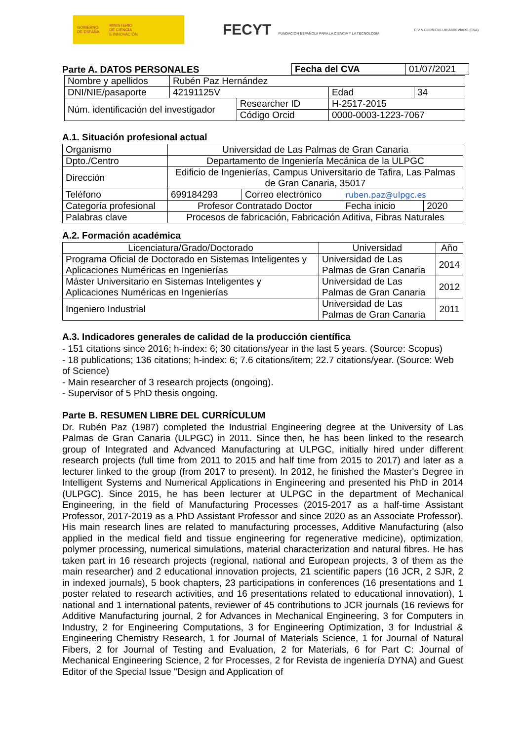GOBIERNO
DE ESPAÑA MINISTERIO
DE CIENCIA
E INNOVACIÓN
FECYT FUNDACIÓN ESPAÑOLA PARA LA CIENCIA Y LA TECNOLOGÍA
C V N CURRICULUM ABREVIADO (CVA)
Parte A. DATOS PERSONALES
| Fecha del CVA | 01/07/2021 |
| Nombre y apellidos | Rubén Paz Hernández | | | |
| DNI/NIE/pasaporte | 42191125V | | Edad | 34 |
| Núm. identificación del investigador | | Researcher ID | H-2517-2015 | |
| | | Código Orcid | 0000-0003-1223-7067 | |
A.1. Situación profesional actual
| Organismo | Universidad de Las Palmas de Gran Canaria | | | |
| Dpto./Centro | Departamento de Ingeniería Mecánica de la ULPGC | | | |
| Dirección | Edificio de Ingenierías, Campus Universitario de Tafira, Las Palmas de Gran Canaria, 35017 | | | |
| Teléfono | 699184293 | Correo electrónico | ruben.paz@ulpgc.es | |
| Categoría profesional | Profesor Contratado Doctor | | Fecha inicio | 2020 |
| Palabras clave | Procesos de fabricación, Fabricación Aditiva, Fibras Naturales | | | |
A.2. Formación académica
| Licenciatura/Grado/Doctorado | Universidad | Año |
| --- | --- | --- |
| Programa Oficial de Doctorado en Sistemas Inteligentes y Aplicaciones Numéricas en Ingenierías | Universidad de Las Palmas de Gran Canaria | 2014 |
| Máster Universitario en Sistemas Inteligentes y Aplicaciones Numéricas en Ingenierías | Universidad de Las Palmas de Gran Canaria | 2012 |
| Ingeniero Industrial | Universidad de Las Palmas de Gran Canaria | 2011 |
A.3. Indicadores generales de calidad de la producción científica
- 151 citations since 2016; h-index: 6; 30 citations/year in the last 5 years. (Source: Scopus)
- 18 publications; 136 citations; h-index: 6; 7.6 citations/item; 22.7 citations/year. (Source: Web of Science)
- Main researcher of 3 research projects (ongoing).
- Supervisor of 5 PhD thesis ongoing.
Parte B. RESUMEN LIBRE DEL CURRÍCULUM
Dr. Rubén Paz (1987) completed the Industrial Engineering degree at the University of Las Palmas de Gran Canaria (ULPGC) in 2011. Since then, he has been linked to the research group of Integrated and Advanced Manufacturing at ULPGC, initially hired under different research projects (full time from 2011 to 2015 and half time from 2015 to 2017) and later as a lecturer linked to the group (from 2017 to present). In 2012, he finished the Master's Degree in Intelligent Systems and Numerical Applications in Engineering and presented his PhD in 2014 (ULPGC). Since 2015, he has been lecturer at ULPGC in the department of Mechanical Engineering, in the field of Manufacturing Processes (2015-2017 as a half-time Assistant Professor, 2017-2019 as a PhD Assistant Professor and since 2020 as an Associate Professor). His main research lines are related to manufacturing processes, Additive Manufacturing (also applied in the medical field and tissue engineering for regenerative medicine), optimization, polymer processing, numerical simulations, material characterization and natural fibres. He has taken part in 16 research projects (regional, national and European projects, 3 of them as the main researcher) and 2 educational innovation projects, 21 scientific papers (16 JCR, 2 SJR, 2 in indexed journals), 5 book chapters, 23 participations in conferences (16 presentations and 1 poster related to research activities, and 16 presentations related to educational innovation), 1 national and 1 international patents, reviewer of 45 contributions to JCR journals (16 reviews for Additive Manufacturing journal, 2 for Advances in Mechanical Engineering, 3 for Computers in Industry, 2 for Engineering Computations, 3 for Engineering Optimization, 3 for Industrial & Engineering Chemistry Research, 1 for Journal of Materials Science, 1 for Journal of Natural Fibers, 2 for Journal of Testing and Evaluation, 2 for Materials, 6 for Part C: Journal of Mechanical Engineering Science, 2 for Processes, 2 for Revista de ingeniería DYNA) and Guest Editor of the Special Issue "Design and Application of